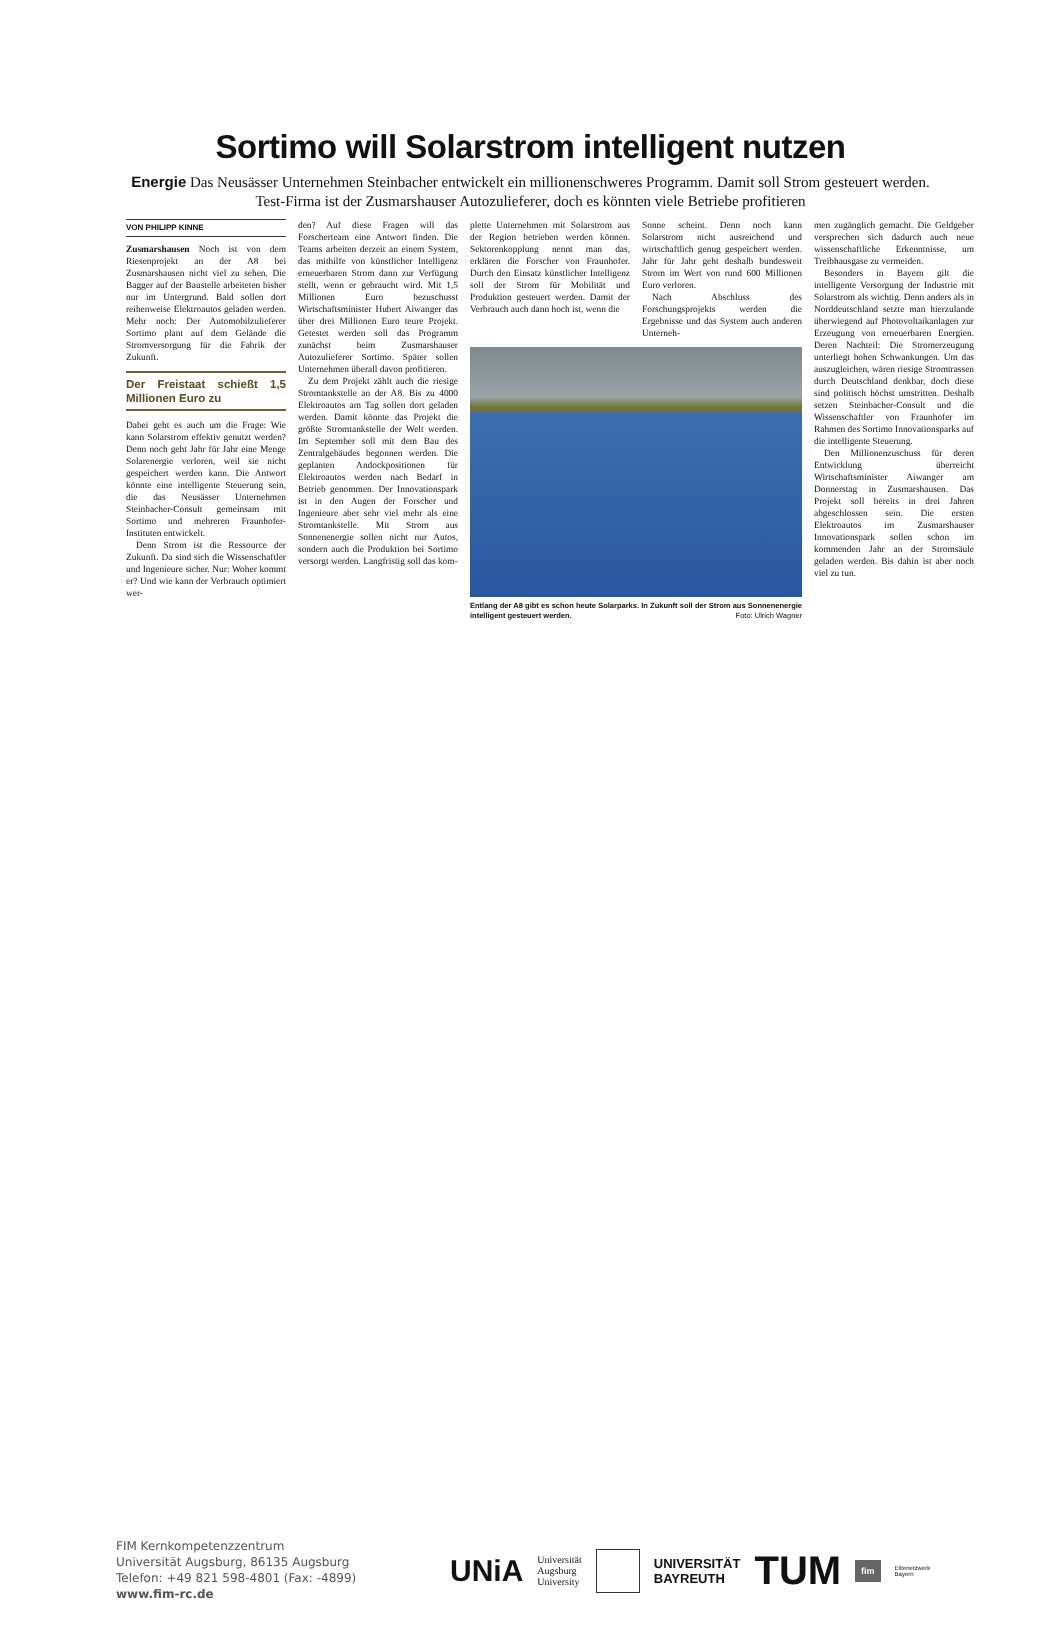Sortimo will Solarstrom intelligent nutzen
Energie Das Neusässer Unternehmen Steinbacher entwickelt ein millionenschweres Programm. Damit soll Strom gesteuert werden. Test-Firma ist der Zusmarshauser Autozulieferer, doch es könnten viele Betriebe profitieren
VON PHILIPP KINNE
Zusmarshausen Noch ist von dem Riesenprojekt an der A8 bei Zusmarshausen nicht viel zu sehen. Die Bagger auf der Baustelle arbeiteten bisher nur im Untergrund. Bald sollen dort reihenweise Elektroautos geladen werden. Mehr noch: Der Automobilzulieferer Sortimo plant auf dem Gelände die Stromversorgung für die Fabrik der Zukunft.
Der Freistaat schießt 1,5 Millionen Euro zu
Dabei geht es auch um die Frage: Wie kann Solarstrom effektiv genutzt werden? Denn noch geht Jahr für Jahr eine Menge Solarenergie verloren, weil sie nicht gespeichert werden kann. Die Antwort könnte eine intelligente Steuerung sein, die das Neusässer Unternehmen Steinbacher-Consult gemeinsam mit Sortimo und mehreren Fraunhofer-Instituten entwickelt.
Denn Strom ist die Ressource der Zukunft. Da sind sich die Wissenschaftler und Ingenieure sicher. Nur: Woher kommt er? Und wie kann der Verbrauch optimiert wer-
den? Auf diese Fragen will das Forscherteam eine Antwort finden. Die Teams arbeiten derzeit an einem System, das mithilfe von künstlicher Intelligenz erneuerbaren Strom dann zur Verfügung stellt, wenn er gebraucht wird. Mit 1,5 Millionen Euro bezuschusst Wirtschaftsminister Hubert Aiwanger das über drei Millionen Euro teure Projekt. Getestet werden soll das Programm zunächst beim Zusmarshauser Autozulieferer Sortimo. Später sollen Unternehmen überall davon profitieren.
Zu dem Projekt zählt auch die riesige Stromtankstelle an der A8. Bis zu 4000 Elektroautos am Tag sollen dort geladen werden. Damit könnte das Projekt die größte Stromtankstelle der Welt werden. Im September soll mit dem Bau des Zentralgebäudes begonnen werden. Die geplanten Andockpositionen für Elektroautos werden nach Bedarf in Betrieb genommen. Der Innovationspark ist in den Augen der Forscher und Ingenieure aber sehr viel mehr als eine Stromtankstelle. Mit Strom aus Sonnenenergie sollen nicht nur Autos, sondern auch die Produktion bei Sortimo versorgt werden. Langfristig soll das kom-
plette Unternehmen mit Solarstrom aus der Region betrieben werden können. Sektorenkopplung nennt man das, erklären die Forscher von Fraunhofer. Durch den Einsatz künstlicher Intelligenz soll der Strom für Mobilität und Produktion gesteuert werden. Damit der Verbrauch auch dann hoch ist, wenn die
Sonne scheint. Denn noch kann Solarstrom nicht ausreichend und wirtschaftlich genug gespeichert werden. Jahr für Jahr geht deshalb bundesweit Strom im Wert von rund 600 Millionen Euro verloren.
Nach Abschluss des Forschungsprojekts werden die Ergebnisse und das System auch anderen Unterneh-
Entlang der A8 gibt es schon heute Solarparks. In Zukunft soll der Strom aus Sonnenenergie intelligent gesteuert werden. Foto: Ulrich Wagner
men zugänglich gemacht. Die Geldgeber versprechen sich dadurch auch neue wissenschaftliche Erkenntnisse, um Treibhausgase zu vermeiden.
Besonders in Bayern gilt die intelligente Versorgung der Industrie mit Solarstrom als wichtig. Denn anders als in Norddeutschland setzte man hierzulande überwiegend auf Photovoltaikanlagen zur Erzeugung von erneuerbaren Energien. Deren Nachteil: Die Stromerzeugung unterliegt hohen Schwankungen. Um das auszugleichen, wären riesige Stromtrassen durch Deutschland denkbar, doch diese sind politisch höchst umstritten. Deshalb setzen Steinbacher-Consult und die Wissenschaftler von Fraunhofer im Rahmen des Sortimo Innovationsparks auf die intelligente Steuerung.
Den Millionenzuschuss für deren Entwicklung überreicht Wirtschaftsminister Aiwanger am Donnerstag in Zusmarshausen. Das Projekt soll bereits in drei Jahren abgeschlossen sein. Die ersten Elektroautos im Zusmarshauser Innovationspark sollen schon im kommenden Jahr an der Stromsäule geladen werden. Bis dahin ist aber noch viel zu tun.
FIM Kernkompetenzzentrum
Universität Augsburg, 86135 Augsburg
Telefon: +49 821 598-4801 (Fax: -4899)
www.fim-rc.de
UNiA Universität
Augsburg
University UNIVERSITÄT
BAYREUTH TUM fim Elitenetzwerk
Bayern